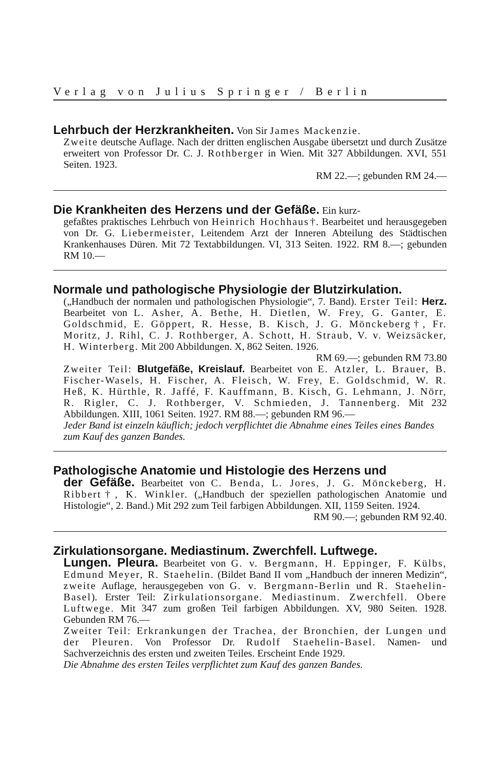Verlag von Julius Springer / Berlin
Lehrbuch der Herzkrankheiten. Von Sir James Mackenzie.
Zweite deutsche Auflage. Nach der dritten englischen Ausgabe übersetzt und durch Zusätze erweitert von Professor Dr. C. J. Rothberger in Wien. Mit 327 Abbildungen. XVI, 551 Seiten. 1923.
RM 22.—; gebunden RM 24.—
Die Krankheiten des Herzens und der Gefäße. Ein kurz-
gefaßtes praktisches Lehrbuch von Heinrich Hochhaus†. Bearbeitet und herausgegeben von Dr. G. Liebermeister, Leitendem Arzt der Inneren Abteilung des Städtischen Krankenhauses Düren. Mit 72 Textabbildungen. VI, 313 Seiten. 1922. RM 8.—; gebunden RM 10.—
Normale und pathologische Physiologie der Blutzirkulation.
(„Handbuch der normalen und pathologischen Physiologie“, 7. Band). Erster Teil: Herz. Bearbeitet von L. Asher, A. Bethe, H. Dietlen, W. Frey, G. Ganter, E. Goldschmid, E. Göppert, R. Hesse, B. Kisch, J. G. Mönckeberg†, Fr. Moritz, J. Rihl, C. J. Rothberger, A. Schott, H. Straub, V. v. Weizsäcker, H. Winterberg. Mit 200 Abbildungen. X, 862 Seiten. 1926.
RM 69.—; gebunden RM 73.80
Zweiter Teil: Blutgefäße, Kreislauf. Bearbeitet von E. Atzler, L. Brauer, B. Fischer-Wasels, H. Fischer, A. Fleisch, W. Frey, E. Goldschmid, W. R. Heß, K. Hürthle, R. Jaffé, F. Kauffmann, B. Kisch, G. Lehmann, J. Nörr, R. Rigler, C. J. Rothberger, V. Schmieden, J. Tannenberg. Mit 232 Abbildungen. XIII, 1061 Seiten. 1927. RM 88.—; gebunden RM 96.—
Jeder Band ist einzeln käuflich; jedoch verpflichtet die Abnahme eines Teiles eines Bandes zum Kauf des ganzen Bandes.
Pathologische Anatomie und Histologie des Herzens und
der Gefäße. Bearbeitet von C. Benda, L. Jores, J. G. Mönckeberg, H. Ribbert†, K. Winkler. („Handbuch der speziellen pathologischen Anatomie und Histologie“, 2. Band.) Mit 292 zum Teil farbigen Abbildungen. XII, 1159 Seiten. 1924.
RM 90.—; gebunden RM 92.40.
Zirkulationsorgane. Mediastinum. Zwerchfell. Luftwege.
Lungen. Pleura. Bearbeitet von G. v. Bergmann, H. Eppinger, F. Külbs, Edmund Meyer, R. Staehelin. (Bildet Band II vom „Handbuch der inneren Medizin“, zweite Auflage, herausgegeben von G. v. Bergmann-Berlin und R. Staehelin-Basel). Erster Teil: Zirkulationsorgane. Mediastinum. Zwerchfell. Obere Luftwege. Mit 347 zum großen Teil farbigen Abbildungen. XV, 980 Seiten. 1928. Gebunden RM 76.—
Zweiter Teil: Erkrankungen der Trachea, der Bronchien, der Lungen und der Pleuren. Von Professor Dr. Rudolf Staehelin-Basel. Namen- und Sachverzeichnis des ersten und zweiten Teiles. Erscheint Ende 1929.
Die Abnahme des ersten Teiles verpflichtet zum Kauf des ganzen Bandes.